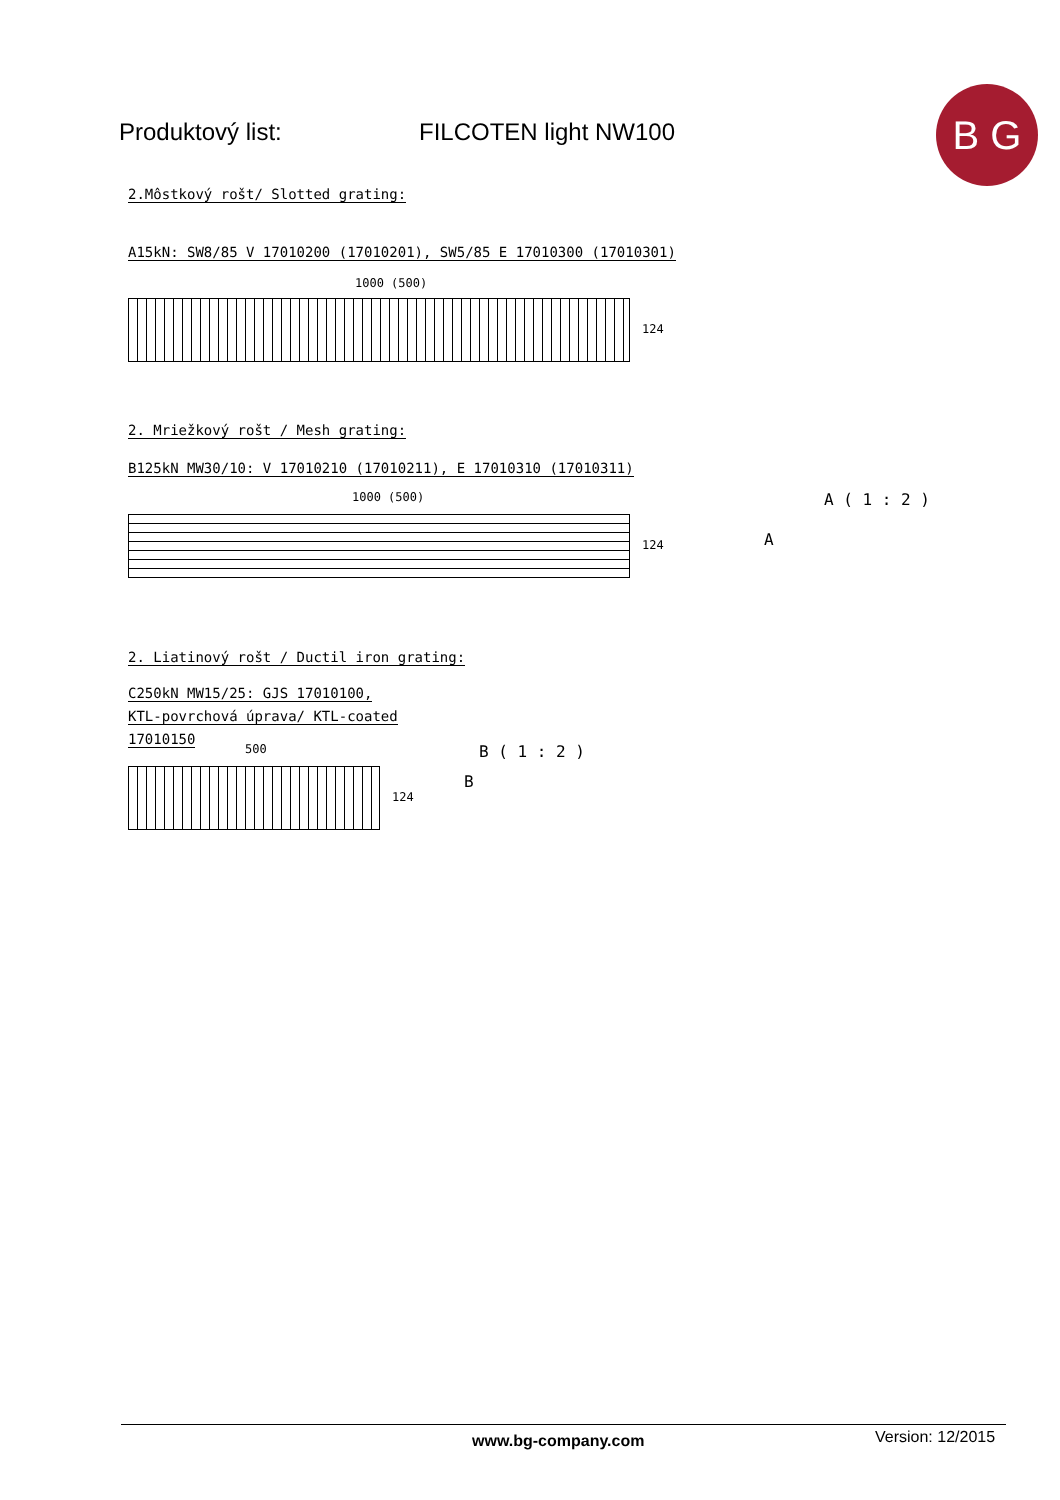Produktový list: FILCOTEN light NW100
B G
2.Môstkový rošt/ Slotted grating:
A15kN: SW8/85 V 17010200 (17010201), SW5/85 E 17010300 (17010301)
1000 (500)
124
2. Mriežkový rošt / Mesh grating:
B125kN MW30/10: V 17010210 (17010211), E 17010310 (17010311)
1000 (500)
124
A ( 1 : 2 )
A
2. Liatinový rošt / Ductil iron grating:
C250kN MW15/25: GJS 17010100,
KTL-povrchová úprava/ KTL-coated
17010150
500
124
B ( 1 : 2 )
B
www.bg-company.com Version: 12/2015